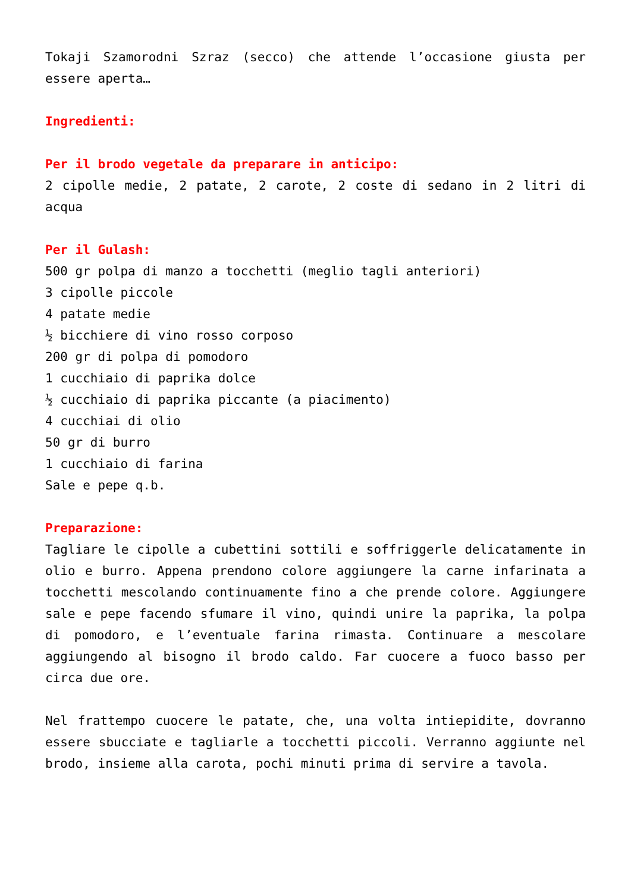Tokaji Szamorodni Szraz (secco) che attende l’occasione giusta per essere aperta…
Ingredienti:
Per il brodo vegetale da preparare in anticipo:
2 cipolle medie, 2 patate, 2 carote, 2 coste di sedano in 2 litri di acqua
Per il Gulash:
500 gr polpa di manzo a tocchetti (meglio tagli anteriori)
3 cipolle piccole
4 patate medie
½ bicchiere di vino rosso corposo
200 gr di polpa di pomodoro
1 cucchiaio di paprika dolce
½ cucchiaio di paprika piccante (a piacimento)
4 cucchiai di olio
50 gr di burro
1 cucchiaio di farina
Sale e pepe q.b.
Preparazione:
Tagliare le cipolle a cubettini sottili e soffriggerle delicatamente in olio e burro. Appena prendono colore aggiungere la carne infarinata a tocchetti mescolando continuamente fino a che prende colore. Aggiungere sale e pepe facendo sfumare il vino, quindi unire la paprika, la polpa di pomodoro, e l’eventuale farina rimasta. Continuare a mescolare aggiungendo al bisogno il brodo caldo. Far cuocere a fuoco basso per circa due ore.
Nel frattempo cuocere le patate, che, una volta intiepidite, dovranno essere sbucciate e tagliarle a tocchetti piccoli. Verranno aggiunte nel brodo, insieme alla carota, pochi minuti prima di servire a tavola.